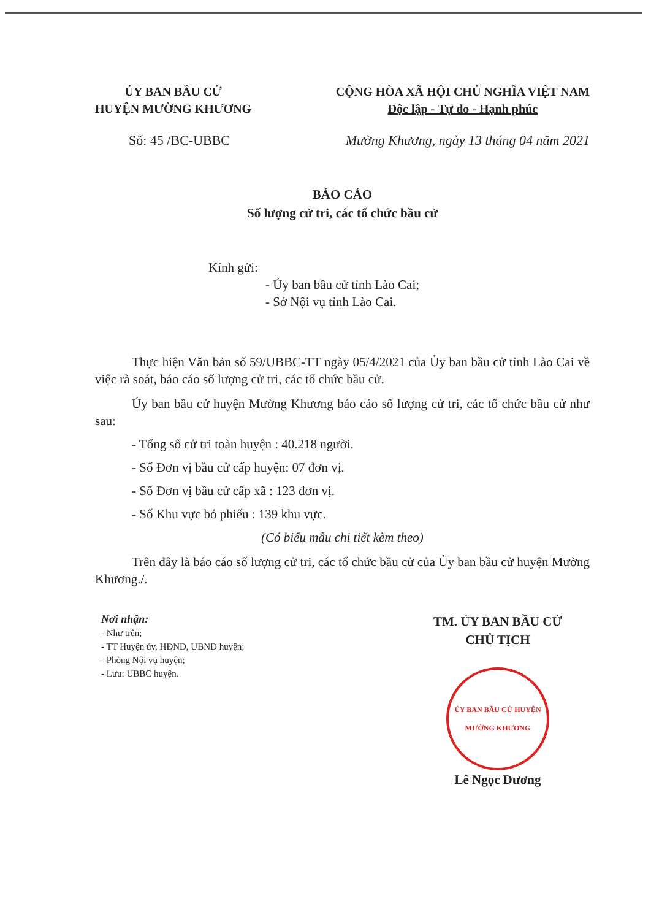ỦY BAN BẦU CỬ
HUYỆN MƯỜNG KHƯƠNG
CỘNG HÒA XÃ HỘI CHỦ NGHĨA VIỆT NAM
Độc lập - Tự do - Hạnh phúc
Số: 45 /BC-UBBC Mường Khương, ngày 13 tháng 04 năm 2021
BÁO CÁO
Số lượng cử tri, các tổ chức bầu cử
Kính gửi:
- Ủy ban bầu cử tỉnh Lào Cai;
- Sở Nội vụ tỉnh Lào Cai.
Thực hiện Văn bản số 59/UBBC-TT ngày 05/4/2021 của Ủy ban bầu cử tỉnh Lào Cai về việc rà soát, báo cáo số lượng cử tri, các tổ chức bầu cử.
Ủy ban bầu cử huyện Mường Khương báo cáo số lượng cử tri, các tổ chức bầu cử như sau:
- Tổng số cử tri toàn huyện : 40.218 người.
- Số Đơn vị bầu cử cấp huyện: 07 đơn vị.
- Số Đơn vị bầu cử cấp xã : 123 đơn vị.
- Số Khu vực bỏ phiếu : 139 khu vực.
(Có biểu mẫu chi tiết kèm theo)
Trên đây là báo cáo số lượng cử tri, các tổ chức bầu cử của Ủy ban bầu cử huyện Mường Khương./.
Nơi nhận:
- Như trên;
- TT Huyện ủy, HĐND, UBND huyện;
- Phòng Nội vụ huyện;
- Lưu: UBBC huyện.
TM. ỦY BAN BẦU CỬ
CHỦ TỊCH
ỦY BAN BẦU CỬ HUYỆN MƯỜNG KHƯƠNG
Lê Ngọc Dương